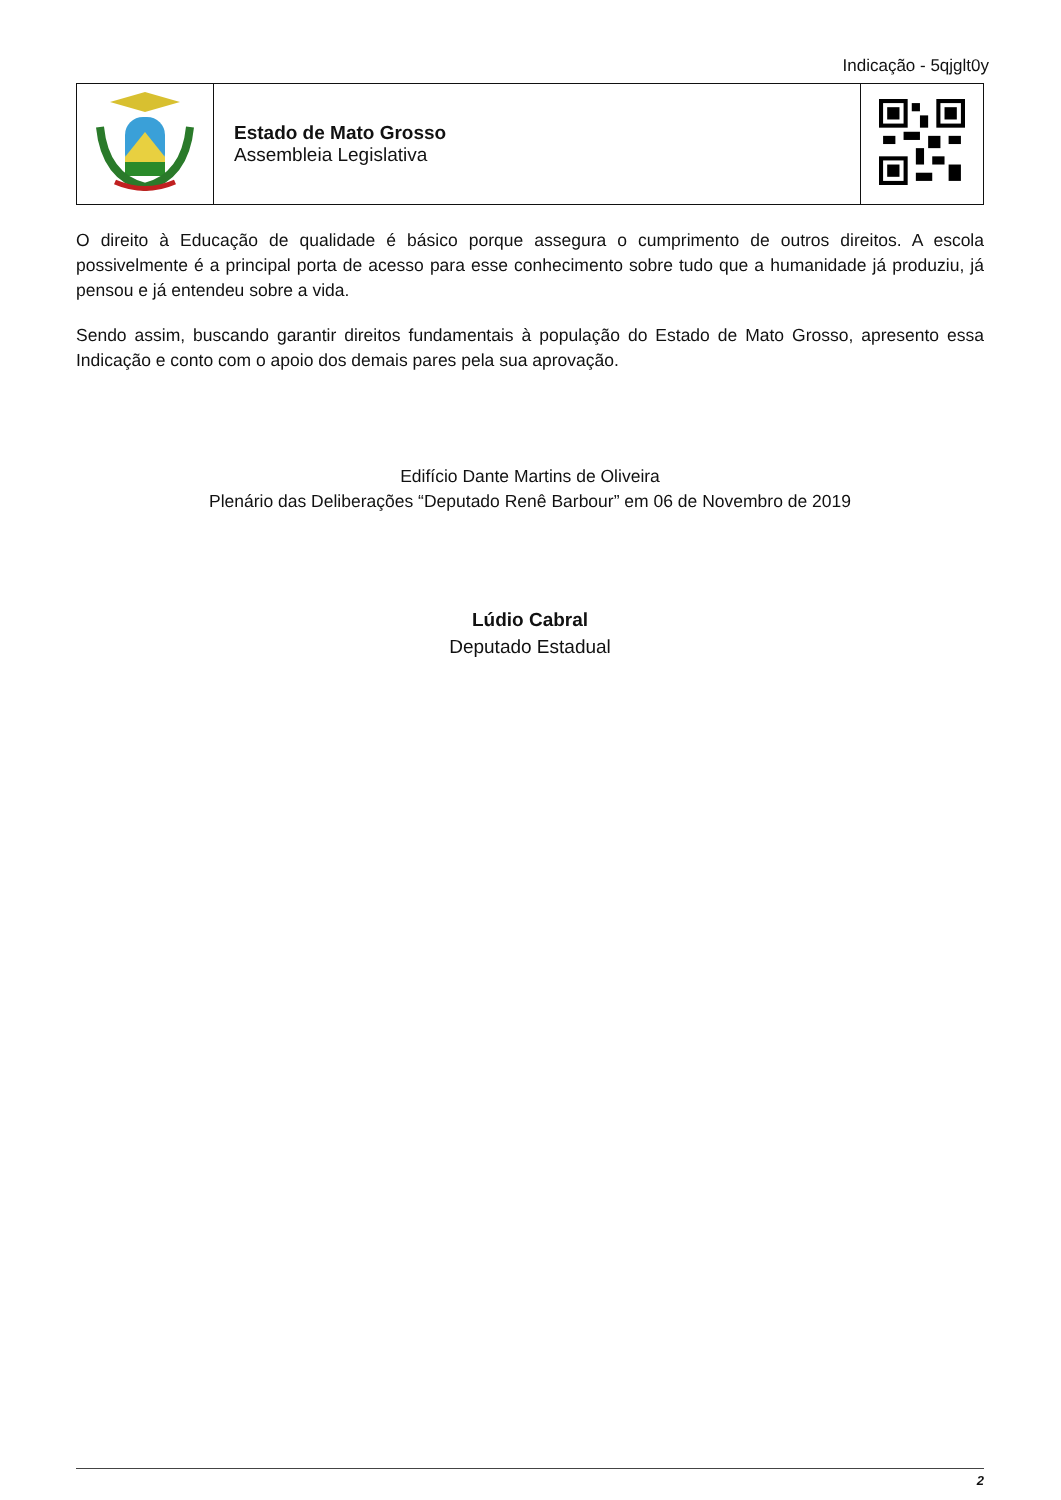Indicação - 5qjglt0y
| | Estado de Mato Grosso Assembleia Legislativa | |
O direito à Educação de qualidade é básico porque assegura o cumprimento de outros direitos. A escola possivelmente é a principal porta de acesso para esse conhecimento sobre tudo que a humanidade já produziu, já pensou e já entendeu sobre a vida.
Sendo assim, buscando garantir direitos fundamentais à população do Estado de Mato Grosso, apresento essa Indicação e conto com o apoio dos demais pares pela sua aprovação.
Edifício Dante Martins de Oliveira
Plenário das Deliberações “Deputado Renê Barbour” em 06 de Novembro de 2019
Lúdio Cabral
Deputado Estadual
2